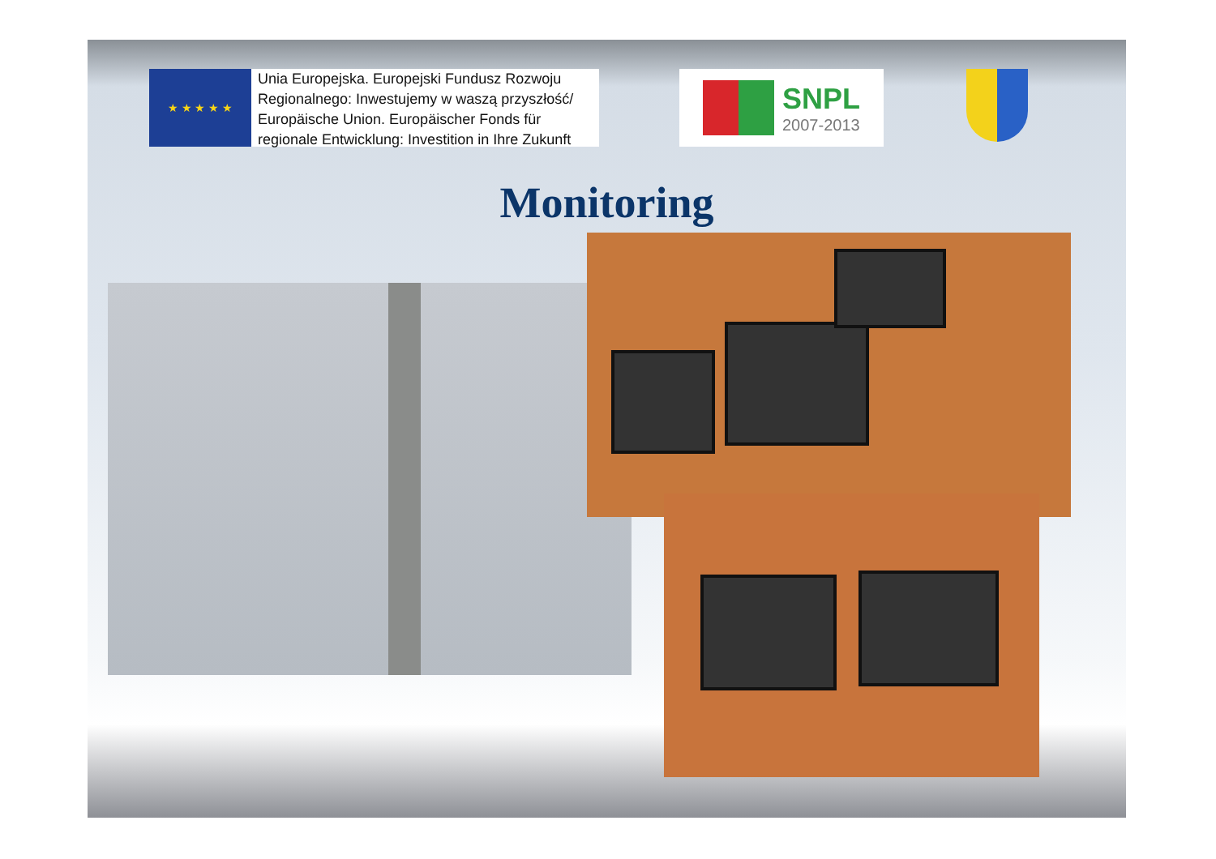★ ★ ★ ★ ★
Unia Europejska. Europejski Fundusz Rozwoju
Regionalnego: Inwestujemy w waszą przyszłość/
Europäische Union. Europäischer Fonds für
regionale Entwicklung: Investition in Ihre Zukunft
SNPL
2007-2013
Monitoring